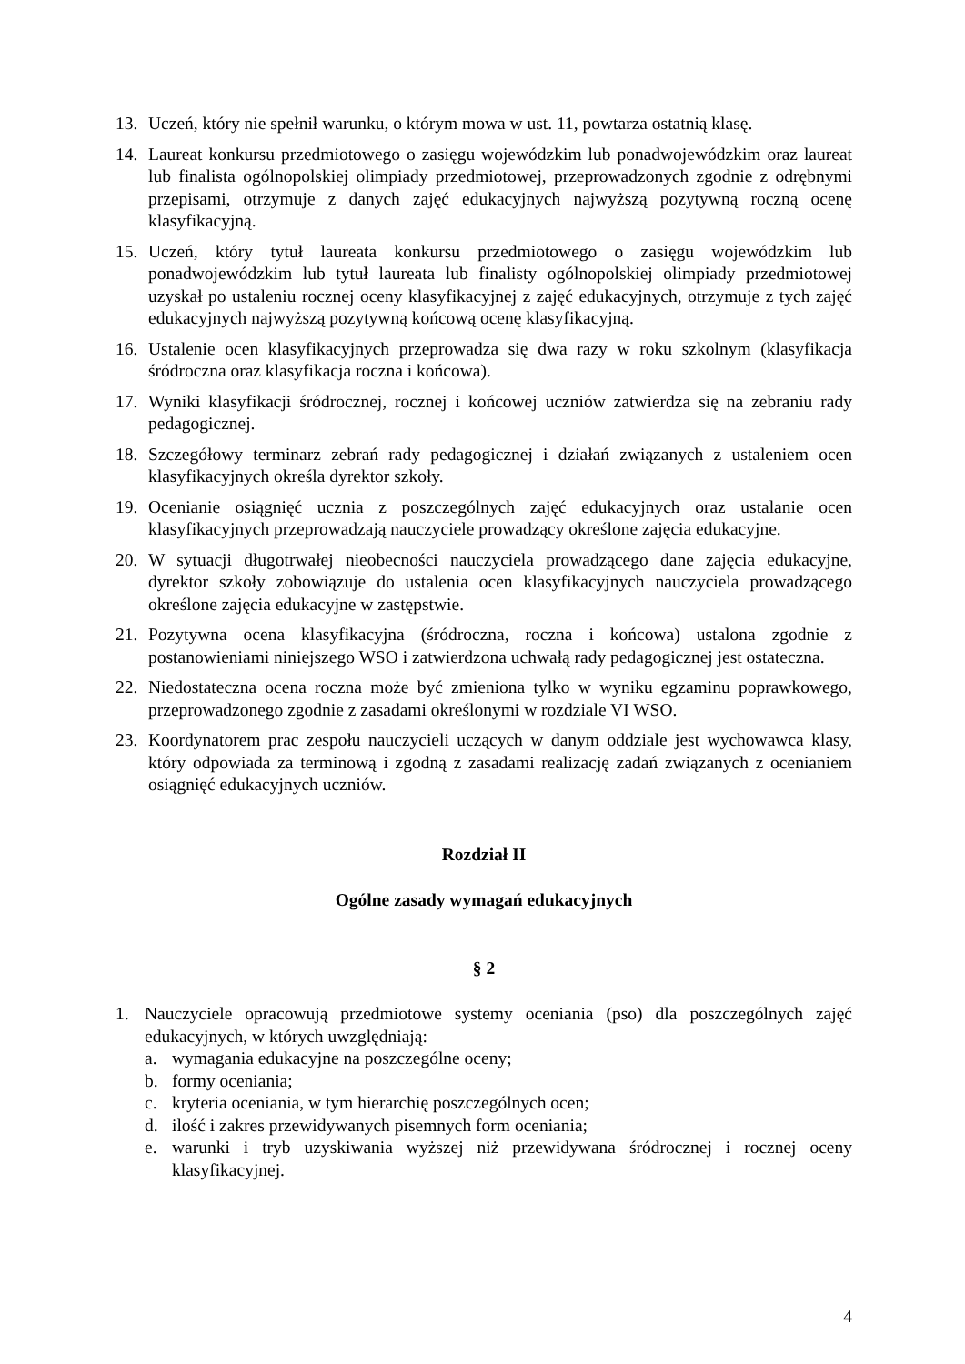13. Uczeń, który nie spełnił warunku, o którym mowa w ust. 11, powtarza ostatnią klasę.
14. Laureat konkursu przedmiotowego o zasięgu wojewódzkim lub ponadwojewódzkim oraz laureat lub finalista ogólnopolskiej olimpiady przedmiotowej, przeprowadzonych zgodnie z odrębnymi przepisami, otrzymuje z danych zajęć edukacyjnych najwyższą pozytywną roczną ocenę klasyfikacyjną.
15. Uczeń, który tytuł laureata konkursu przedmiotowego o zasięgu wojewódzkim lub ponadwojewódzkim lub tytuł laureata lub finalisty ogólnopolskiej olimpiady przedmiotowej uzyskał po ustaleniu rocznej oceny klasyfikacyjnej z zajęć edukacyjnych, otrzymuje z tych zajęć edukacyjnych najwyższą pozytywną końcową ocenę klasyfikacyjną.
16. Ustalenie ocen klasyfikacyjnych przeprowadza się dwa razy w roku szkolnym (klasyfikacja śródroczna oraz klasyfikacja roczna i końcowa).
17. Wyniki klasyfikacji śródrocznej, rocznej i końcowej uczniów zatwierdza się na zebraniu rady pedagogicznej.
18. Szczegółowy terminarz zebrań rady pedagogicznej i działań związanych z ustaleniem ocen klasyfikacyjnych określa dyrektor szkoły.
19. Ocenianie osiągnięć ucznia z poszczególnych zajęć edukacyjnych oraz ustalanie ocen klasyfikacyjnych przeprowadzają nauczyciele prowadzący określone zajęcia edukacyjne.
20. W sytuacji długotrwałej nieobecności nauczyciela prowadzącego dane zajęcia edukacyjne, dyrektor szkoły zobowiązuje do ustalenia ocen klasyfikacyjnych nauczyciela prowadzącego określone zajęcia edukacyjne w zastępstwie.
21. Pozytywna ocena klasyfikacyjna (śródroczna, roczna i końcowa) ustalona zgodnie z postanowieniami niniejszego WSO i zatwierdzona uchwałą rady pedagogicznej jest ostateczna.
22. Niedostateczna ocena roczna może być zmieniona tylko w wyniku egzaminu poprawkowego, przeprowadzonego zgodnie z zasadami określonymi w rozdziale VI WSO.
23. Koordynatorem prac zespołu nauczycieli uczących w danym oddziale jest wychowawca klasy, który odpowiada za terminową i zgodną z zasadami realizację zadań związanych z ocenianiem osiągnięć edukacyjnych uczniów.
Rozdział II
Ogólne zasady wymagań edukacyjnych
§ 2
1. Nauczyciele opracowują przedmiotowe systemy oceniania (pso) dla poszczególnych zajęć edukacyjnych, w których uwzględniają:
a. wymagania edukacyjne na poszczególne oceny;
b. formy oceniania;
c. kryteria oceniania, w tym hierarchię poszczególnych ocen;
d. ilość i zakres przewidywanych pisemnych form oceniania;
e. warunki i tryb uzyskiwania wyższej niż przewidywana śródrocznej i rocznej oceny klasyfikacyjnej.
4